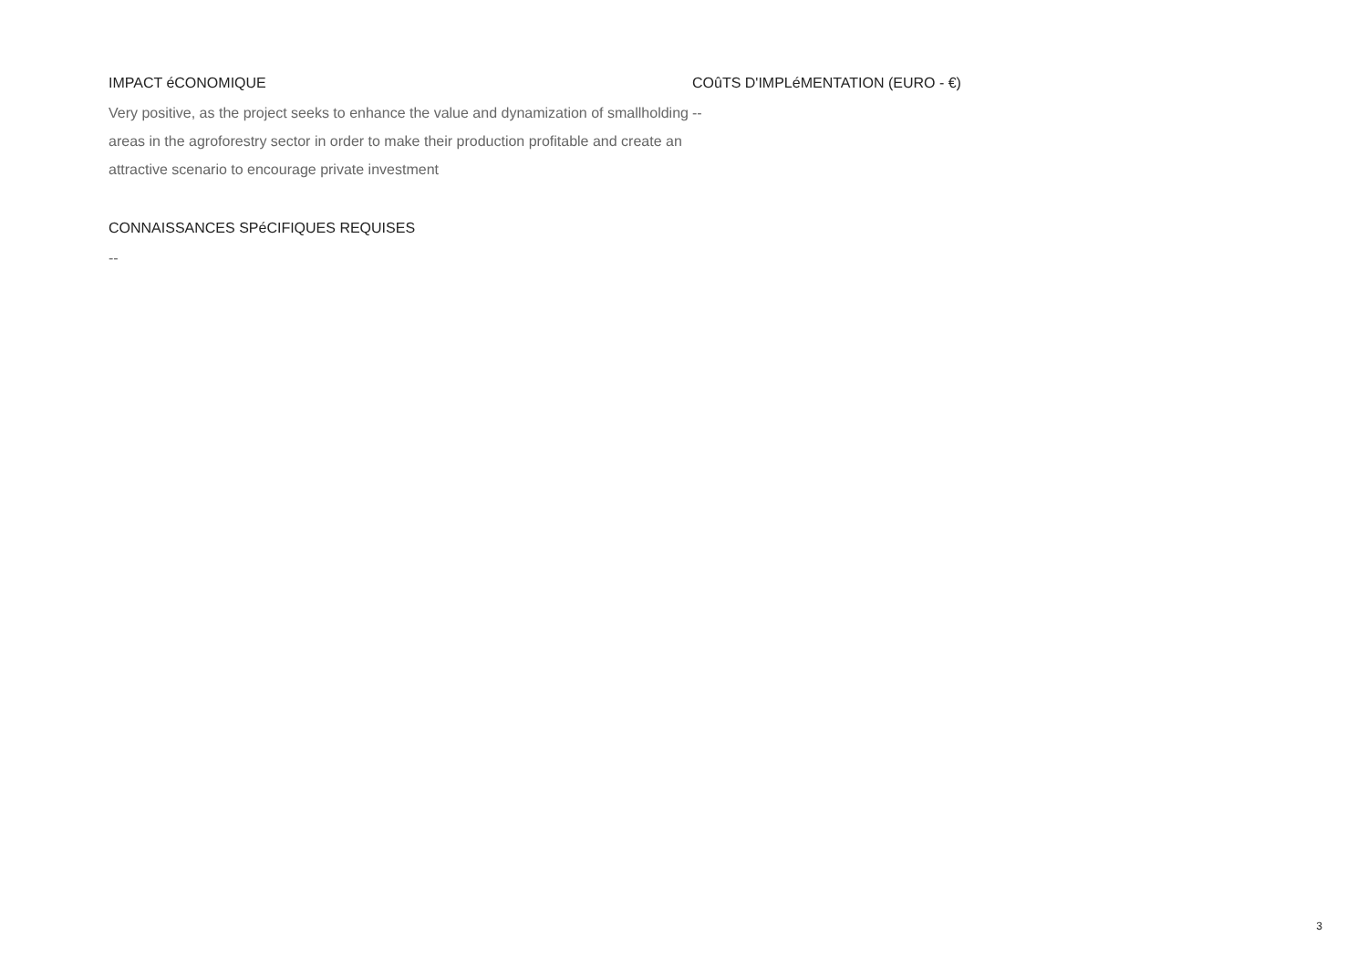IMPACT éCONOMIQUE
Very positive, as the project seeks to enhance the value and dynamization of smallholding areas in the agroforestry sector in order to make their production profitable and create an attractive scenario to encourage private investment
CONNAISSANCES SPéCIFIQUES REQUISES
--
COûTS D'IMPLéMENTATION (EURO - €)
--
3